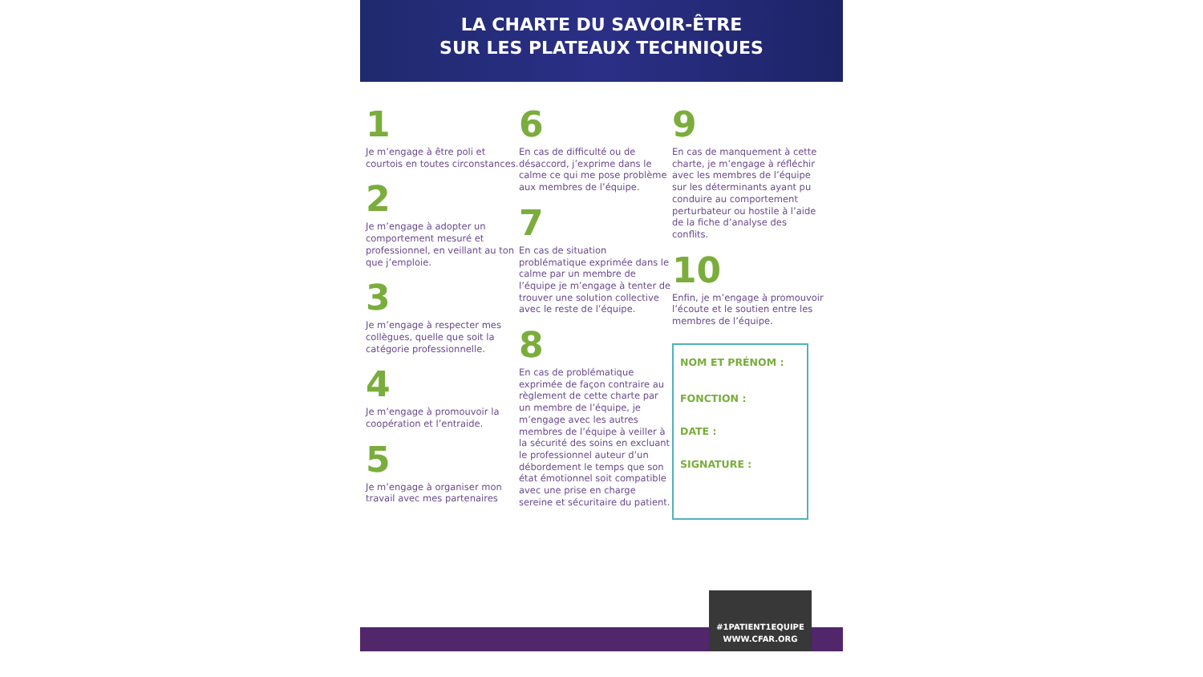LA CHARTE DU SAVOIR-ÊTRE
SUR LES PLATEAUX TECHNIQUES
1
Je m’engage à être poli et courtois en toutes circonstances.
2
Je m’engage à adopter un comportement mesuré et professionnel, en veillant au ton que j’emploie.
3
Je m’engage à respecter mes collègues, quelle que soit la catégorie professionnelle.
4
Je m’engage à promouvoir la coopération et l’entraide.
5
Je m’engage à organiser mon travail avec mes partenaires
6
En cas de difficulté ou de désaccord, j’exprime dans le calme ce qui me pose problème aux membres de l’équipe.
7
En cas de situation problématique exprimée dans le calme par un membre de l’équipe je m’engage à tenter de trouver une solution collective avec le reste de l’équipe.
8
En cas de problématique exprimée de façon contraire au règlement de cette charte par un membre de l’équipe, je m’engage avec les autres membres de l’équipe à veiller à la sécurité des soins en excluant le professionnel auteur d’un débordement le temps que son état émotionnel soit compatible avec une prise en charge sereine et sécuritaire du patient.
9
En cas de manquement à cette charte, je m’engage à réfléchir avec les membres de l’équipe sur les déterminants ayant pu conduire au comportement perturbateur ou hostile à l’aide de la fiche d’analyse des conflits.
10
Enfin, je m’engage à promouvoir l’écoute et le soutien entre les membres de l’équipe.
NOM ET PRÉNOM :
FONCTION :
DATE :
SIGNATURE :
#1PATIENT1EQUIPE
WWW.CFAR.ORG